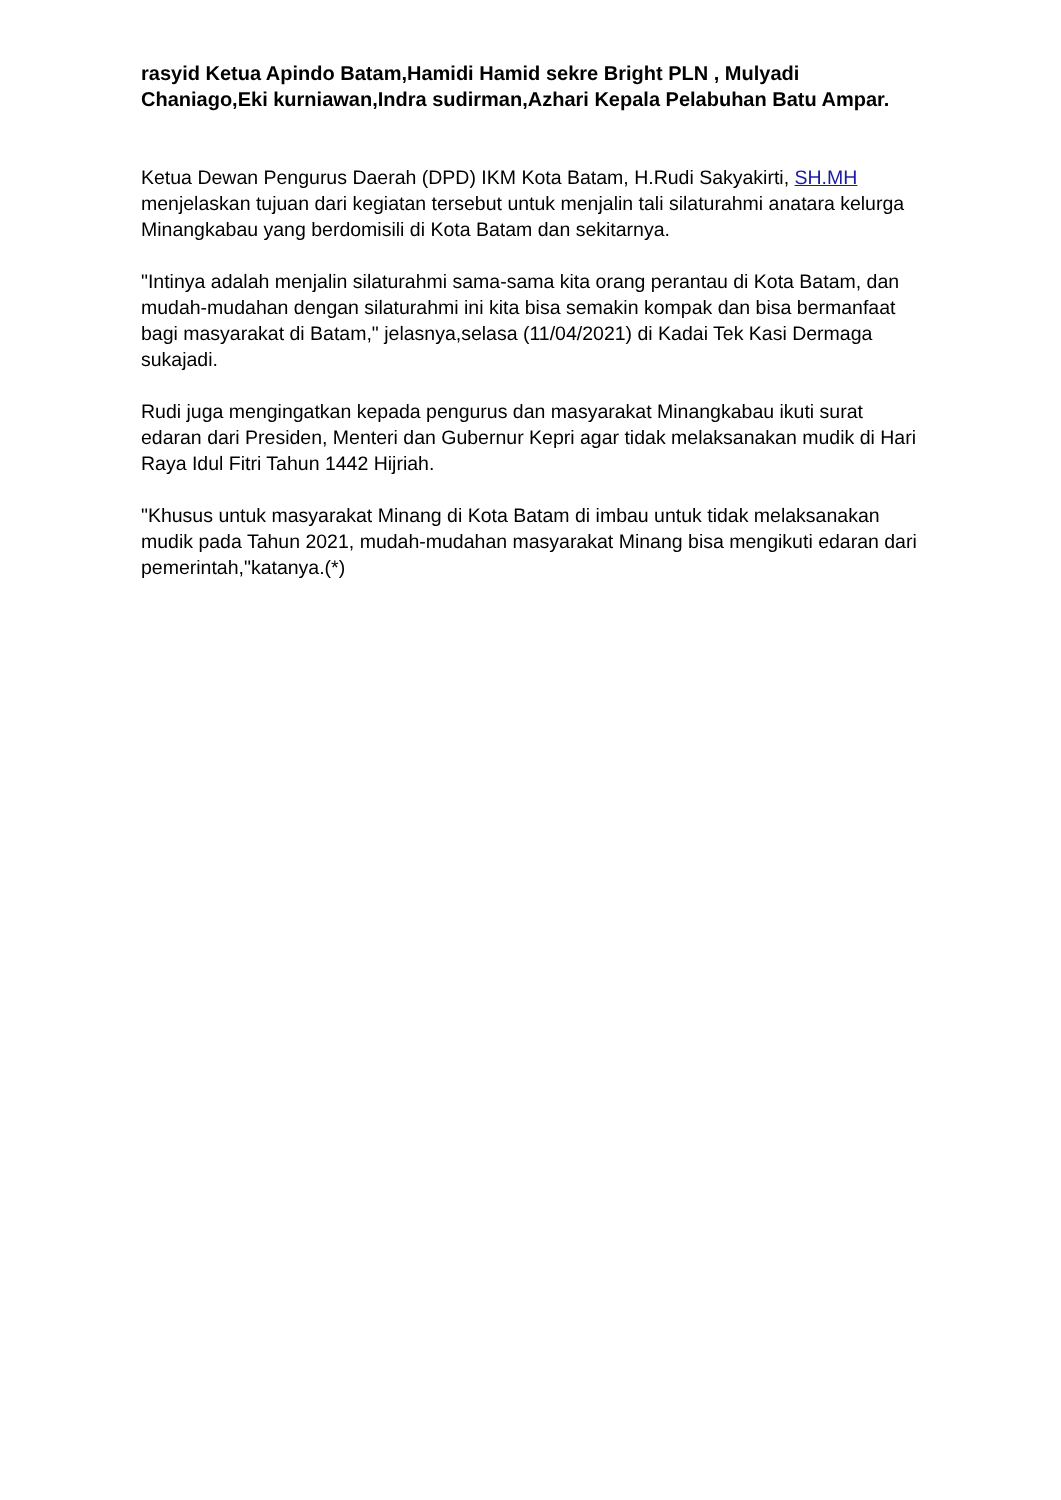rasyid Ketua Apindo Batam,Hamidi Hamid sekre Bright PLN , Mulyadi Chaniago,Eki kurniawan,Indra sudirman,Azhari Kepala Pelabuhan Batu Ampar.
Ketua Dewan Pengurus Daerah (DPD) IKM Kota Batam, H.Rudi Sakyakirti, SH.MH menjelaskan tujuan dari kegiatan tersebut untuk menjalin tali silaturahmi anatara kelurga Minangkabau yang berdomisili di Kota Batam dan sekitarnya.
"Intinya adalah menjalin silaturahmi sama-sama kita orang perantau di Kota Batam, dan mudah-mudahan dengan silaturahmi ini kita bisa semakin kompak dan bisa bermanfaat bagi masyarakat di Batam," jelasnya,selasa (11/04/2021) di Kadai Tek Kasi Dermaga sukajadi.
Rudi juga mengingatkan kepada pengurus dan masyarakat Minangkabau ikuti surat edaran dari Presiden, Menteri dan Gubernur Kepri agar tidak melaksanakan mudik di Hari Raya Idul Fitri Tahun 1442 Hijriah.
"Khusus untuk masyarakat Minang di Kota Batam di imbau untuk tidak melaksanakan mudik pada Tahun 2021, mudah-mudahan masyarakat Minang bisa mengikuti edaran dari pemerintah,"katanya.(*)